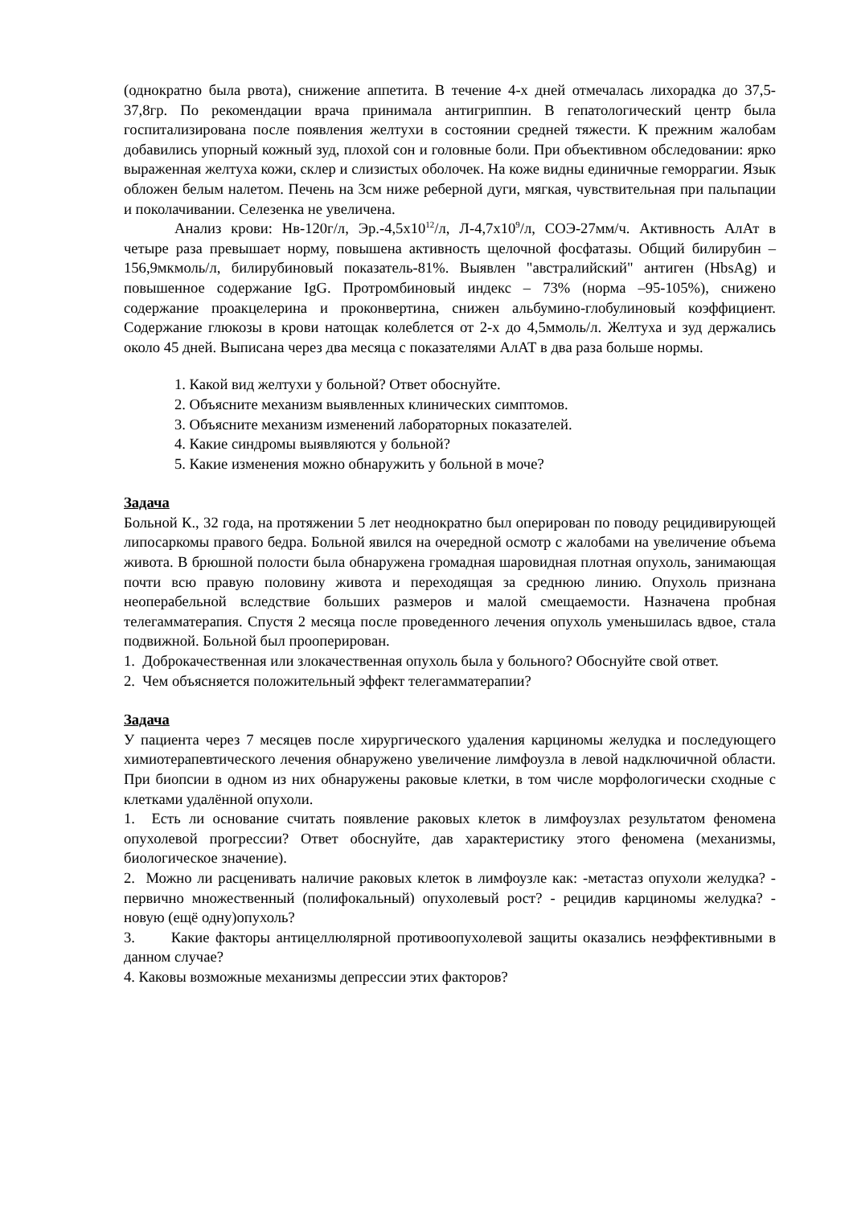(однократно была рвота), снижение аппетита. В течение 4-х дней отмечалась лихорадка до 37,5-37,8гр. По рекомендации врача принимала антигриппин. В гепатологический центр была госпитализирована после появления желтухи в состоянии средней тяжести. К прежним жалобам добавились упорный кожный зуд, плохой сон и головные боли. При объективном обследовании: ярко выраженная желтуха кожи, склер и слизистых оболочек. На коже видны единичные геморрагии. Язык обложен белым налетом. Печень на 3см ниже реберной дуги, мягкая, чувствительная при пальпации и поколачивании. Селезенка не увеличена.
Анализ крови: Нв-120г/л, Эр.-4,5х10<sup>12</sup>/л, Л-4,7х10<sup>9</sup>/л, СОЭ-27мм/ч. Активность АлАт в четыре раза превышает норму, повышена активность щелочной фосфатазы. Общий билирубин – 156,9мкмоль/л, билирубиновый показатель-81%. Выявлен "австралийский" антиген (HbsAg) и повышенное содержание IgG. Протромбиновый индекс – 73% (норма –95-105%), снижено содержание проакцелерина и проконвертина, снижен альбумино-глобулиновый коэффициент. Содержание глюкозы в крови натощак колеблется от 2-х до 4,5ммоль/л. Желтуха и зуд держались около 45 дней. Выписана через два месяца с показателями АлАТ в два раза больше нормы.
1. Какой вид желтухи у больной? Ответ обоснуйте.
2. Объясните механизм выявленных клинических симптомов.
3. Объясните механизм изменений лабораторных показателей.
4. Какие синдромы выявляются у больной?
5. Какие изменения можно обнаружить у больной в моче?
Задача
Больной К., 32 года, на протяжении 5 лет неоднократно был оперирован по поводу рецидивирующей липосаркомы правого бедра. Больной явился на очередной осмотр с жалобами на увеличение объема живота. В брюшной полости была обнаружена громадная шаровидная плотная опухоль, занимающая почти всю правую половину живота и переходящая за среднюю линию. Опухоль признана неоперабельной вследствие больших размеров и малой смещаемости. Назначена пробная телегамматерапия. Спустя 2 месяца после проведенного лечения опухоль уменьшилась вдвое, стала подвижной. Больной был прооперирован.
1. Доброкачественная или злокачественная опухоль была у больного? Обоснуйте свой ответ.
2. Чем объясняется положительный эффект телегамматерапии?
Задача
У пациента через 7 месяцев после хирургического удаления карциномы желудка и последующего химиотерапевтического лечения обнаружено увеличение лимфоузла в левой надключичной области. При биопсии в одном из них обнаружены раковые клетки, в том числе морфологически сходные с клетками удалённой опухоли.
1. Есть ли основание считать появление раковых клеток в лимфоузлах результатом феномена опухолевой прогрессии? Ответ обоснуйте, дав характеристику этого феномена (механизмы, биологическое значение).
2. Можно ли расценивать наличие раковых клеток в лимфоузле как: -метастаз опухоли желудка? - первично множественный (полифокальный) опухолевый рост? - рецидив карциномы желудка? - новую (ещё одну)опухоль?
3. Какие факторы антицеллюлярной противоопухолевой защиты оказались неэффективными в данном случае?
4. Каковы возможные механизмы депрессии этих факторов?